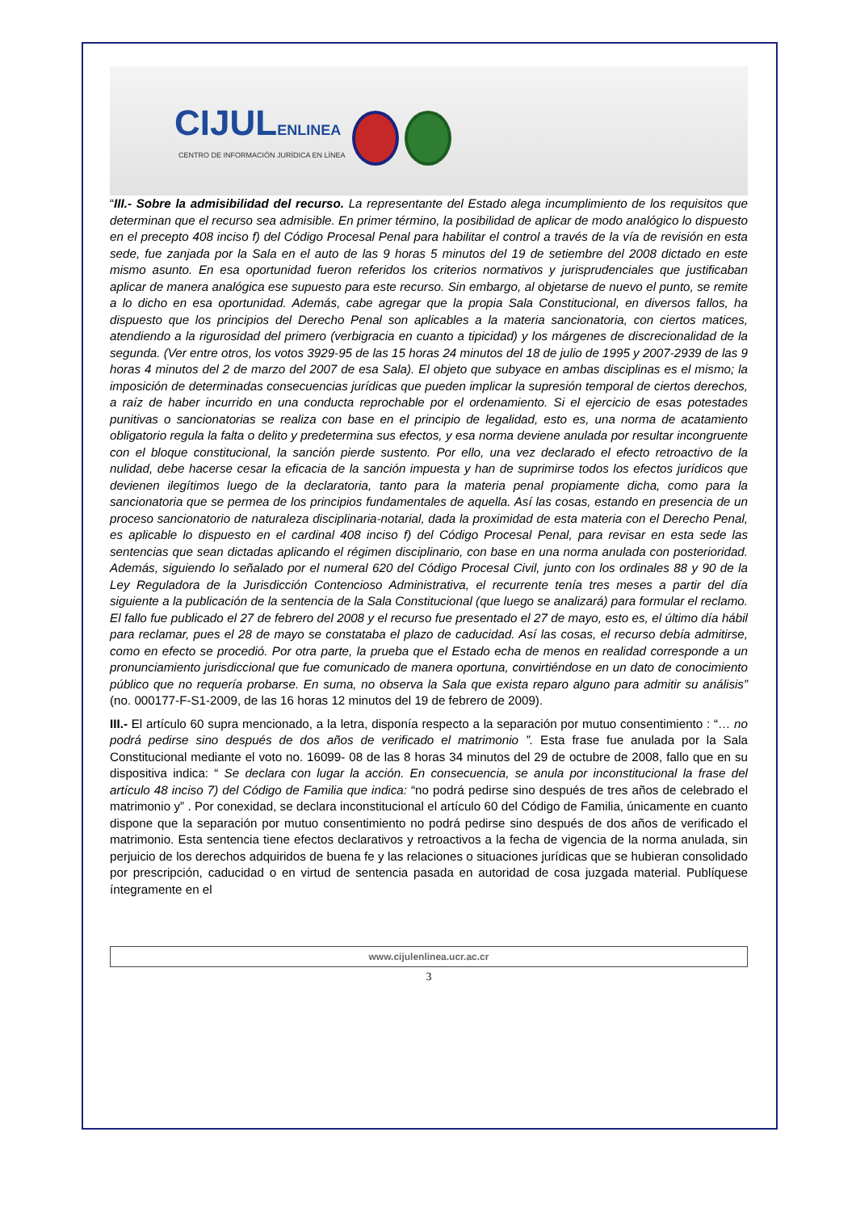CIJULENLINEA
CENTRO DE INFORMACIÓN JURÍDICA EN LÍNEA
“III.- Sobre la admisibilidad del recurso. La representante del Estado alega incumplimiento de los requisitos que determinan que el recurso sea admisible. En primer término, la posibilidad de aplicar de modo analógico lo dispuesto en el precepto 408 inciso f) del Código Procesal Penal para habilitar el control a través de la vía de revisión en esta sede, fue zanjada por la Sala en el auto de las 9 horas 5 minutos del 19 de setiembre del 2008 dictado en este mismo asunto. En esa oportunidad fueron referidos los criterios normativos y jurisprudenciales que justificaban aplicar de manera analógica ese supuesto para este recurso. Sin embargo, al objetarse de nuevo el punto, se remite a lo dicho en esa oportunidad. Además, cabe agregar que la propia Sala Constitucional, en diversos fallos, ha dispuesto que los principios del Derecho Penal son aplicables a la materia sancionatoria, con ciertos matices, atendiendo a la rigurosidad del primero (verbigracia en cuanto a tipicidad) y los márgenes de discrecionalidad de la segunda. (Ver entre otros, los votos 3929-95 de las 15 horas 24 minutos del 18 de julio de 1995 y 2007-2939 de las 9 horas 4 minutos del 2 de marzo del 2007 de esa Sala). El objeto que subyace en ambas disciplinas es el mismo; la imposición de determinadas consecuencias jurídicas que pueden implicar la supresión temporal de ciertos derechos, a raíz de haber incurrido en una conducta reprochable por el ordenamiento. Si el ejercicio de esas potestades punitivas o sancionatorias se realiza con base en el principio de legalidad, esto es, una norma de acatamiento obligatorio regula la falta o delito y predetermina sus efectos, y esa norma deviene anulada por resultar incongruente con el bloque constitucional, la sanción pierde sustento. Por ello, una vez declarado el efecto retroactivo de la nulidad, debe hacerse cesar la eficacia de la sanción impuesta y han de suprimirse todos los efectos jurídicos que devienen ilegítimos luego de la declaratoria, tanto para la materia penal propiamente dicha, como para la sancionatoria que se permea de los principios fundamentales de aquella. Así las cosas, estando en presencia de un proceso sancionatorio de naturaleza disciplinaria-notarial, dada la proximidad de esta materia con el Derecho Penal, es aplicable lo dispuesto en el cardinal 408 inciso f) del Código Procesal Penal, para revisar en esta sede las sentencias que sean dictadas aplicando el régimen disciplinario, con base en una norma anulada con posterioridad. Además, siguiendo lo señalado por el numeral 620 del Código Procesal Civil, junto con los ordinales 88 y 90 de la Ley Reguladora de la Jurisdicción Contencioso Administrativa, el recurrente tenía tres meses a partir del día siguiente a la publicación de la sentencia de la Sala Constitucional (que luego se analizará) para formular el reclamo. El fallo fue publicado el 27 de febrero del 2008 y el recurso fue presentado el 27 de mayo, esto es, el último día hábil para reclamar, pues el 28 de mayo se constataba el plazo de caducidad. Así las cosas, el recurso debía admitirse, como en efecto se procedió. Por otra parte, la prueba que el Estado echa de menos en realidad corresponde a un pronunciamiento jurisdiccional que fue comunicado de manera oportuna, convirtiéndose en un dato de conocimiento público que no requería probarse. En suma, no observa la Sala que exista reparo alguno para admitir su análisis” (no. 000177-F-S1-2009, de las 16 horas 12 minutos del 19 de febrero de 2009).
III.- El artículo 60 supra mencionado, a la letra, disponía respecto a la separación por mutuo consentimiento : “… no podrá pedirse sino después de dos años de verificado el matrimonio ”. Esta frase fue anulada por la Sala Constitucional mediante el voto no. 16099- 08 de las 8 horas 34 minutos del 29 de octubre de 2008, fallo que en su dispositiva indica: “ Se declara con lugar la acción. En consecuencia, se anula por inconstitucional la frase del artículo 48 inciso 7) del Código de Familia que indica: “no podrá pedirse sino después de tres años de celebrado el matrimonio y” . Por conexidad, se declara inconstitucional el artículo 60 del Código de Familia, únicamente en cuanto dispone que la separación por mutuo consentimiento no podrá pedirse sino después de dos años de verificado el matrimonio. Esta sentencia tiene efectos declarativos y retroactivos a la fecha de vigencia de la norma anulada, sin perjuicio de los derechos adquiridos de buena fe y las relaciones o situaciones jurídicas que se hubieran consolidado por prescripción, caducidad o en virtud de sentencia pasada en autoridad de cosa juzgada material. Publíquese íntegramente en el
www.cijulenlinea.ucr.ac.cr
3